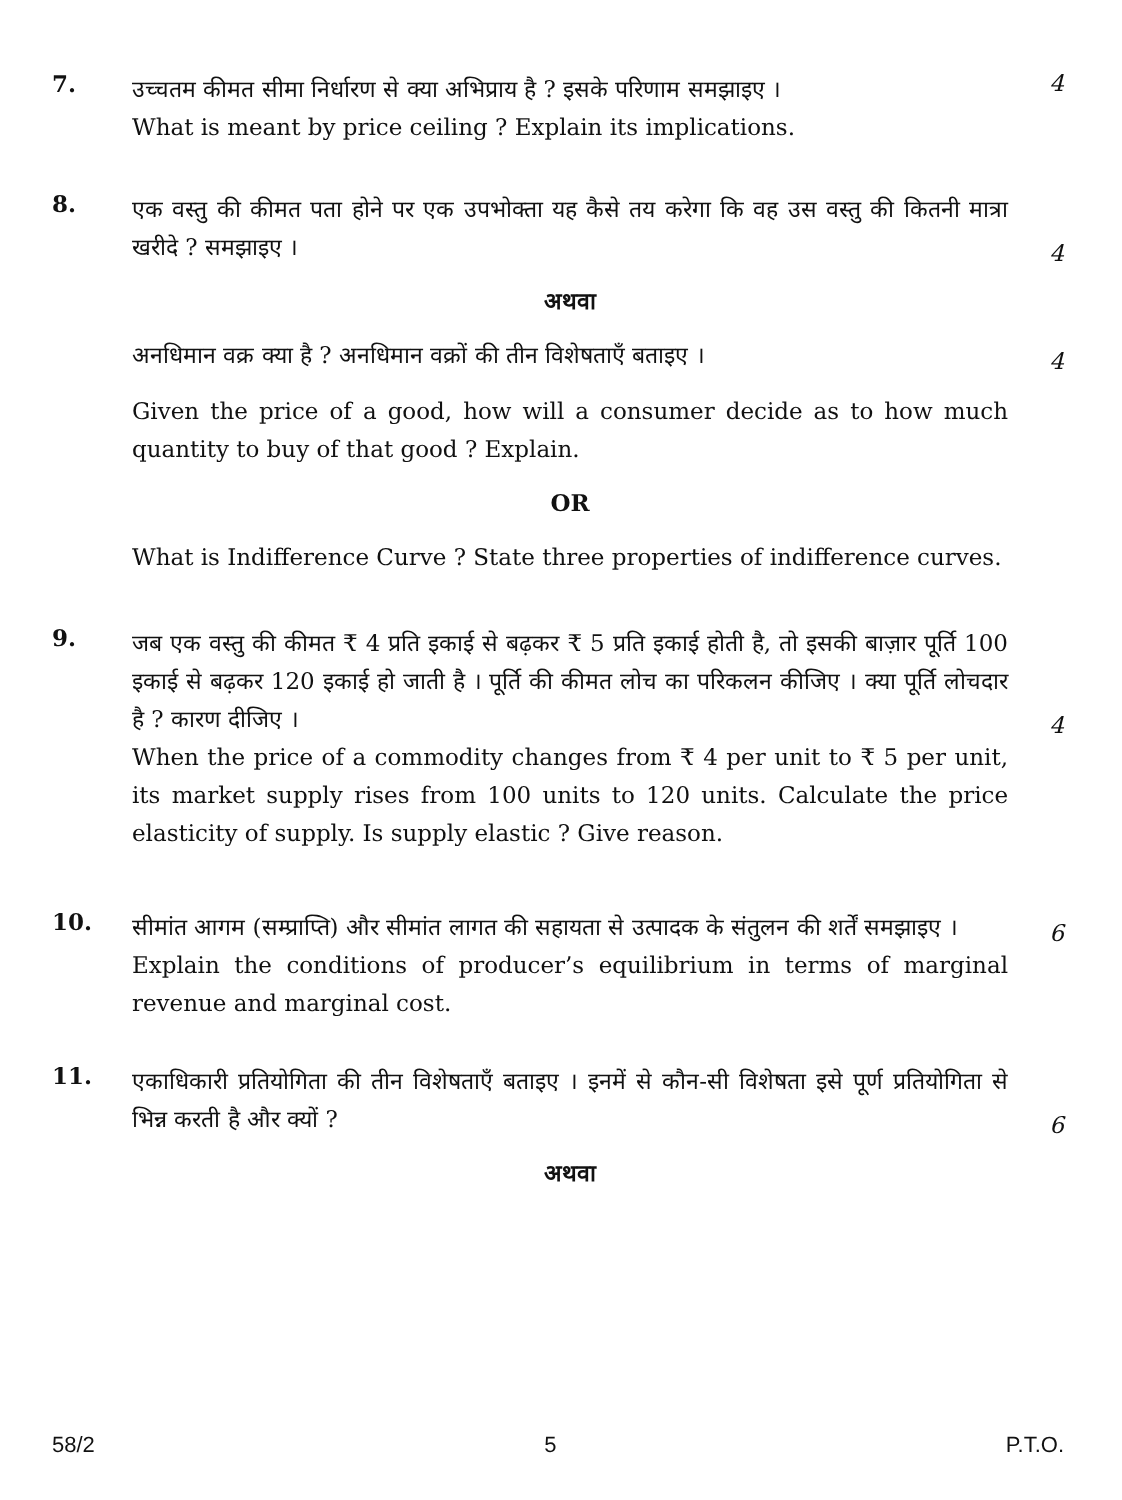7.
उच्चतम कीमत सीमा निर्धारण से क्या अभिप्राय है ? इसके परिणाम समझाइए ।
What is meant by price ceiling ? Explain its implications.
4
8.
एक वस्तु की कीमत पता होने पर एक उपभोक्ता यह कैसे तय करेगा कि वह उस वस्तु की कितनी मात्रा खरीदे ? समझाइए ।
4
अथवा
अनधिमान वक्र क्या है ? अनधिमान वक्रों की तीन विशेषताएँ बताइए ।
4
Given the price of a good, how will a consumer decide as to how much quantity to buy of that good ? Explain.
OR
What is Indifference Curve ? State three properties of indifference curves.
9.
जब एक वस्तु की कीमत ₹ 4 प्रति इकाई से बढ़कर ₹ 5 प्रति इकाई होती है, तो इसकी बाज़ार पूर्ति 100 इकाई से बढ़कर 120 इकाई हो जाती है । पूर्ति की कीमत लोच का परिकलन कीजिए । क्या पूर्ति लोचदार है ? कारण दीजिए ।
4
When the price of a commodity changes from ₹ 4 per unit to ₹ 5 per unit, its market supply rises from 100 units to 120 units. Calculate the price elasticity of supply. Is supply elastic ? Give reason.
10.
सीमांत आगम (सम्प्राप्ति) और सीमांत लागत की सहायता से उत्पादक के संतुलन की शर्तें समझाइए ।
6
Explain the conditions of producer’s equilibrium in terms of marginal revenue and marginal cost.
11.
एकाधिकारी प्रतियोगिता की तीन विशेषताएँ बताइए । इनमें से कौन-सी विशेषता इसे पूर्ण प्रतियोगिता से भिन्न करती है और क्यों ?
6
अथवा
58/2 5 P.T.O.